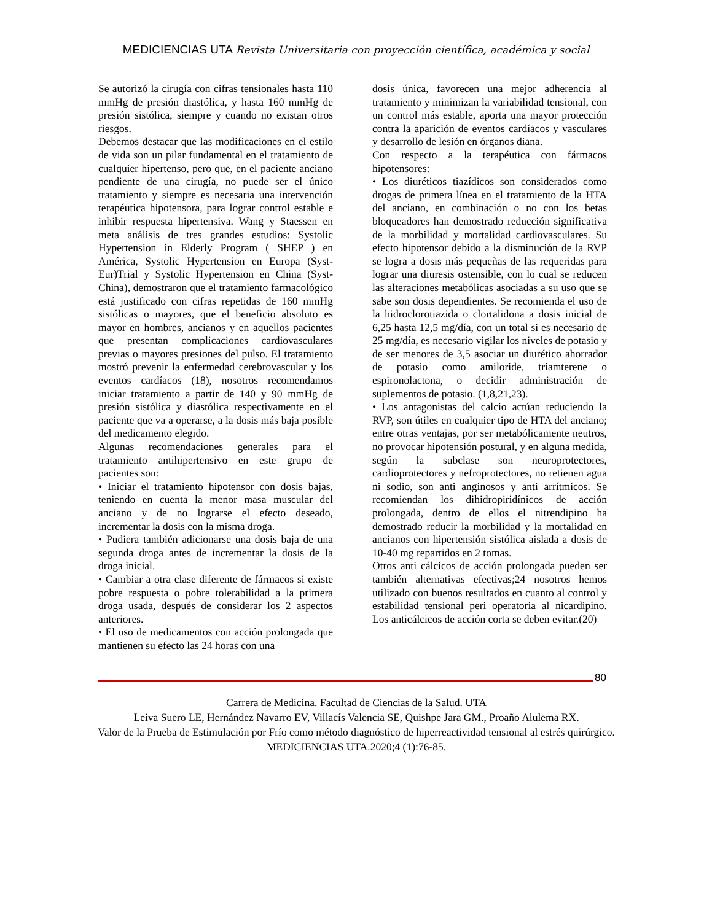MEDICIENCIAS UTA Revista Universitaria con proyección científica, académica y social
Se autorizó la cirugía con cifras tensionales hasta 110 mmHg de presión diastólica, y hasta 160 mmHg de presión sistólica, siempre y cuando no existan otros riesgos.
Debemos destacar que las modificaciones en el estilo de vida son un pilar fundamental en el tratamiento de cualquier hipertenso, pero que, en el paciente anciano pendiente de una cirugía, no puede ser el único tratamiento y siempre es necesaria una intervención terapéutica hipotensora, para lograr control estable e inhibir respuesta hipertensiva. Wang y Staessen en meta análisis de tres grandes estudios: Systolic Hypertension in Elderly Program ( SHEP ) en América, Systolic Hypertension en Europa (Syst-Eur)Trial y Systolic Hypertension en China (Syst-China), demostraron que el tratamiento farmacológico está justificado con cifras repetidas de 160 mmHg sistólicas o mayores, que el beneficio absoluto es mayor en hombres, ancianos y en aquellos pacientes que presentan complicaciones cardiovasculares previas o mayores presiones del pulso. El tratamiento mostró prevenir la enfermedad cerebrovascular y los eventos cardíacos (18), nosotros recomendamos iniciar tratamiento a partir de 140 y 90 mmHg de presión sistólica y diastólica respectivamente en el paciente que va a operarse, a la dosis más baja posible del medicamento elegido.
Algunas recomendaciones generales para el tratamiento antihipertensivo en este grupo de pacientes son:
• Iniciar el tratamiento hipotensor con dosis bajas, teniendo en cuenta la menor masa muscular del anciano y de no lograrse el efecto deseado, incrementar la dosis con la misma droga.
• Pudiera también adicionarse una dosis baja de una segunda droga antes de incrementar la dosis de la droga inicial.
• Cambiar a otra clase diferente de fármacos si existe pobre respuesta o pobre tolerabilidad a la primera droga usada, después de considerar los 2 aspectos anteriores.
• El uso de medicamentos con acción prolongada que mantienen su efecto las 24 horas con una
dosis única, favorecen una mejor adherencia al tratamiento y minimizan la variabilidad tensional, con un control más estable, aporta una mayor protección contra la aparición de eventos cardíacos y vasculares y desarrollo de lesión en órganos diana.
Con respecto a la terapéutica con fármacos hipotensores:
• Los diuréticos tiazídicos son considerados como drogas de primera línea en el tratamiento de la HTA del anciano, en combinación o no con los betas bloqueadores han demostrado reducción significativa de la morbilidad y mortalidad cardiovasculares. Su efecto hipotensor debido a la disminución de la RVP se logra a dosis más pequeñas de las requeridas para lograr una diuresis ostensible, con lo cual se reducen las alteraciones metabólicas asociadas a su uso que se sabe son dosis dependientes. Se recomienda el uso de la hidroclorotiazida o clortalidona a dosis inicial de 6,25 hasta 12,5 mg/día, con un total si es necesario de 25 mg/día, es necesario vigilar los niveles de potasio y de ser menores de 3,5 asociar un diurético ahorrador de potasio como amiloride, triamterene o espironolactona, o decidir administración de suplementos de potasio. (1,8,21,23).
• Los antagonistas del calcio actúan reduciendo la RVP, son útiles en cualquier tipo de HTA del anciano; entre otras ventajas, por ser metabólicamente neutros, no provocar hipotensión postural, y en alguna medida, según la subclase son neuroprotectores, cardioprotectores y nefroprotectores, no retienen agua ni sodio, son anti anginosos y anti arrítmicos. Se recomiendan los dihidropiridínicos de acción prolongada, dentro de ellos el nitrendipino ha demostrado reducir la morbilidad y la mortalidad en ancianos con hipertensión sistólica aislada a dosis de 10-40 mg repartidos en 2 tomas.
Otros anti cálcicos de acción prolongada pueden ser también alternativas efectivas;24 nosotros hemos utilizado con buenos resultados en cuanto al control y estabilidad tensional peri operatoria al nicardipino. Los anticálcicos de acción corta se deben evitar.(20)
80
Carrera de Medicina. Facultad de Ciencias de la Salud. UTA
Leiva Suero LE, Hernández Navarro EV, Villacís Valencia SE, Quishpe Jara GM., Proaño Alulema RX.
Valor de la Prueba de Estimulación por Frío como método diagnóstico de hiperreactividad tensional al estrés quirúrgico. MEDICIENCIAS UTA.2020;4 (1):76-85.